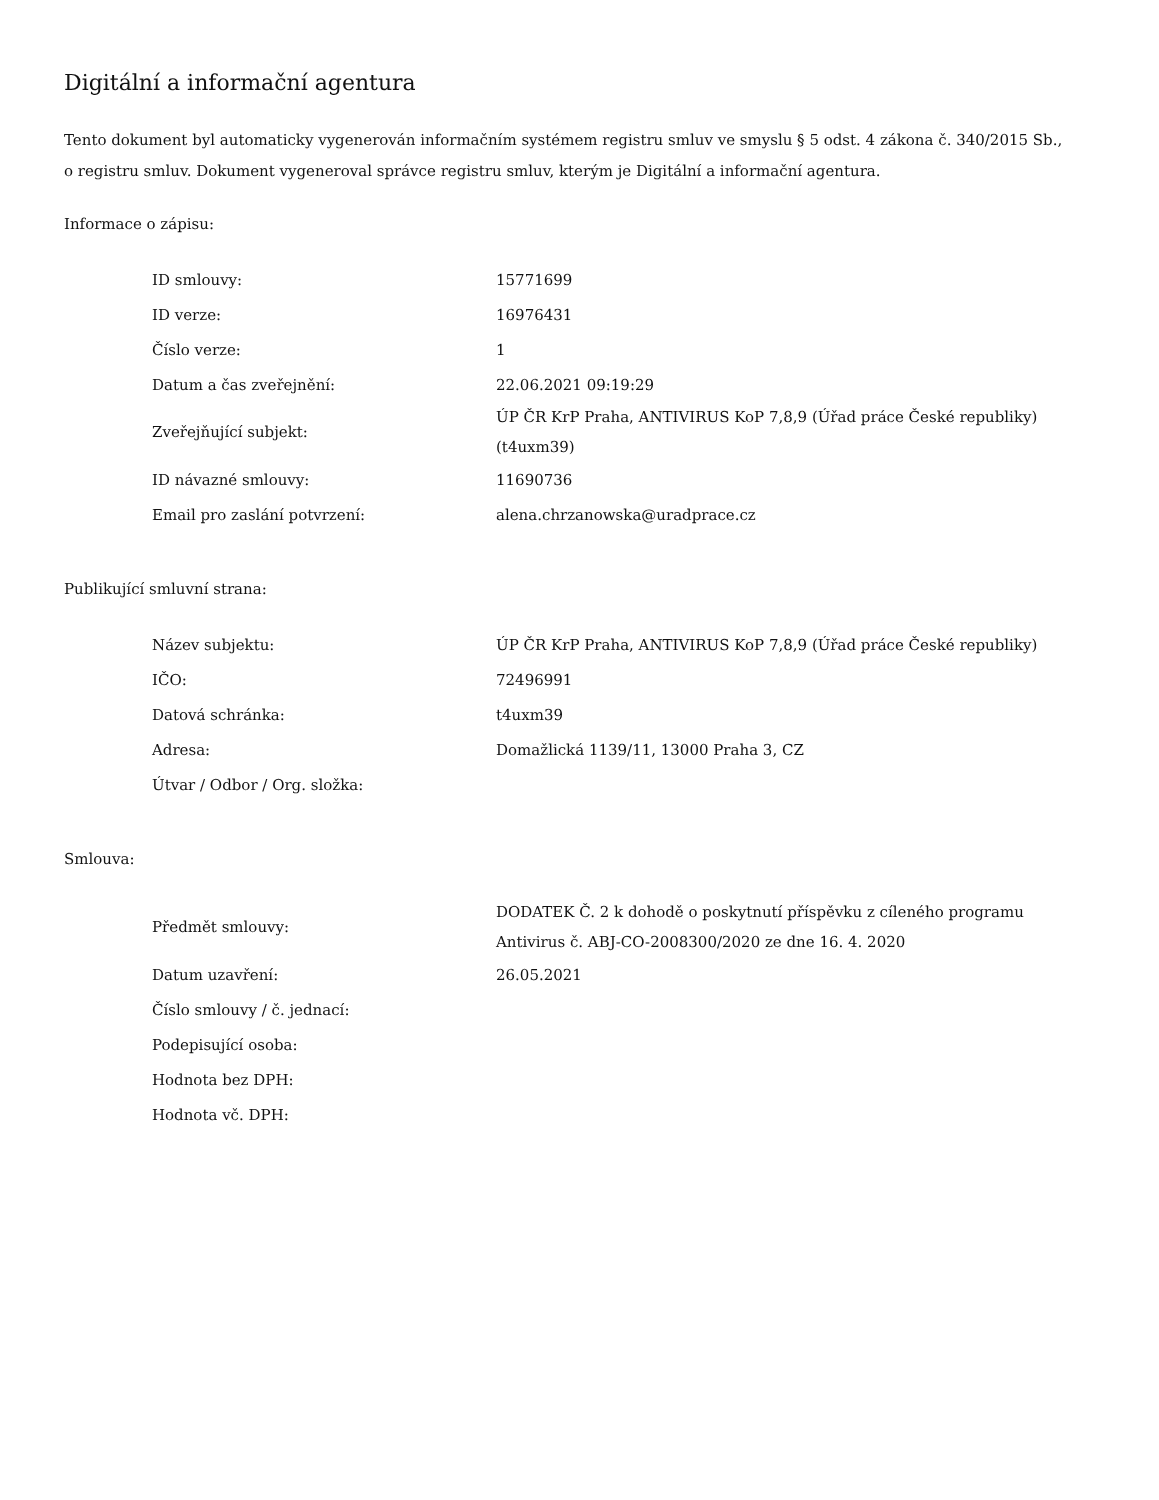Digitální a informační agentura
Tento dokument byl automaticky vygenerován informačním systémem registru smluv ve smyslu § 5 odst. 4 zákona č. 340/2015 Sb., o registru smluv. Dokument vygeneroval správce registru smluv, kterým je Digitální a informační agentura.
Informace o zápisu:
| ID smlouvy: | 15771699 |
| ID verze: | 16976431 |
| Číslo verze: | 1 |
| Datum a čas zveřejnění: | 22.06.2021 09:19:29 |
| Zveřejňující subjekt: | ÚP ČR KrP Praha, ANTIVIRUS KoP 7,8,9 (Úřad práce České republiky) (t4uxm39) |
| ID návazné smlouvy: | 11690736 |
| Email pro zaslání potvrzení: | alena.chrzanowska@uradprace.cz |
Publikující smluvní strana:
| Název subjektu: | ÚP ČR KrP Praha, ANTIVIRUS KoP 7,8,9 (Úřad práce České republiky) |
| IČO: | 72496991 |
| Datová schránka: | t4uxm39 |
| Adresa: | Domažlická 1139/11, 13000 Praha 3, CZ |
| Útvar / Odbor / Org. složka: | |
Smlouva:
| Předmět smlouvy: | DODATEK Č. 2 k dohodě o poskytnutí příspěvku z cíleného programu Antivirus č. ABJ-CO-2008300/2020 ze dne 16. 4. 2020 |
| Datum uzavření: | 26.05.2021 |
| Číslo smlouvy / č. jednací: | |
| Podepisující osoba: | |
| Hodnota bez DPH: | |
| Hodnota vč. DPH: | |